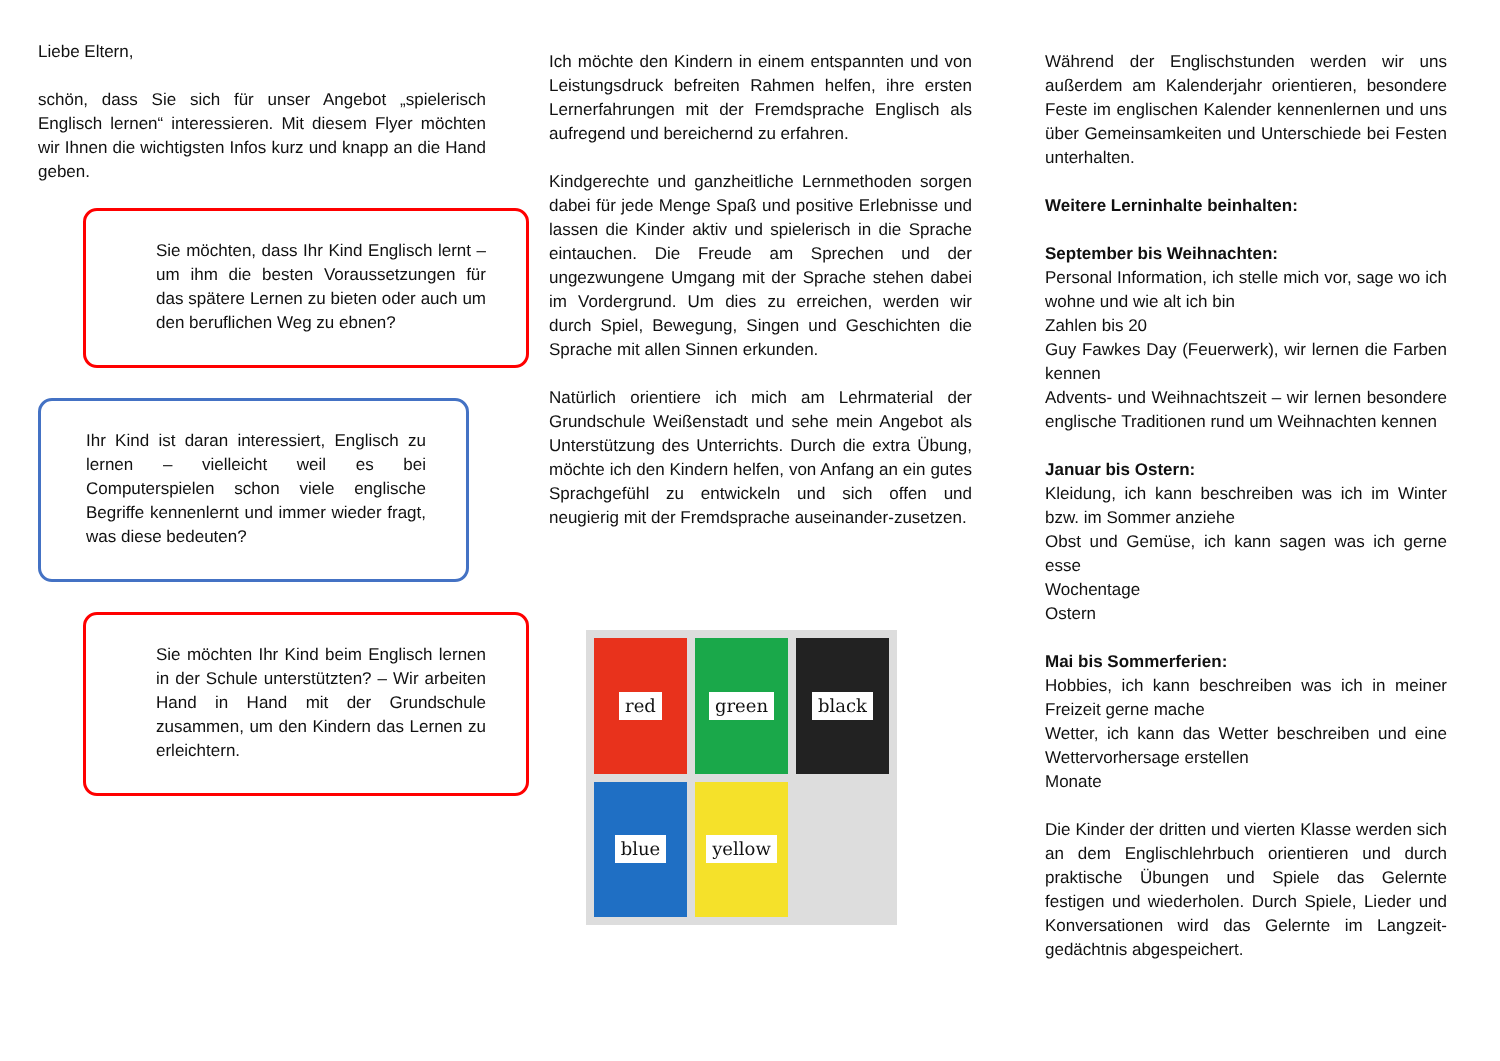Liebe Eltern,
schön, dass Sie sich für unser Angebot „spielerisch Englisch lernen“ interessieren. Mit diesem Flyer möchten wir Ihnen die wichtigsten Infos kurz und knapp an die Hand geben.
Sie möchten, dass Ihr Kind Englisch lernt – um ihm die besten Voraussetzungen für das spätere Lernen zu bieten oder auch um den beruflichen Weg zu ebnen?
Ihr Kind ist daran interessiert, Englisch zu lernen – vielleicht weil es bei Computerspielen schon viele englische Begriffe kennenlernt und immer wieder fragt, was diese bedeuten?
Sie möchten Ihr Kind beim Englisch lernen in der Schule unterstützten? – Wir arbeiten Hand in Hand mit der Grundschule zusammen, um den Kindern das Lernen zu erleichtern.
Ich möchte den Kindern in einem entspannten und von Leistungsdruck befreiten Rahmen helfen, ihre ersten Lernerfahrungen mit der Fremdsprache Englisch als aufregend und bereichernd zu erfahren.
Kindgerechte und ganzheitliche Lernmethoden sorgen dabei für jede Menge Spaß und positive Erlebnisse und lassen die Kinder aktiv und spielerisch in die Sprache eintauchen. Die Freude am Sprechen und der ungezwungene Umgang mit der Sprache stehen dabei im Vordergrund. Um dies zu erreichen, werden wir durch Spiel, Bewegung, Singen und Geschichten die Sprache mit allen Sinnen erkunden.
Natürlich orientiere ich mich am Lehrmaterial der Grundschule Weißenstadt und sehe mein Angebot als Unterstützung des Unterrichts. Durch die extra Übung, möchte ich den Kindern helfen, von Anfang an ein gutes Sprachgefühl zu entwickeln und sich offen und neugierig mit der Fremdsprache auseinander-zusetzen.
red
green
black
blue
yellow
Während der Englischstunden werden wir uns außerdem am Kalenderjahr orientieren, besondere Feste im englischen Kalender kennenlernen und uns über Gemeinsamkeiten und Unterschiede bei Festen unterhalten.
Weitere Lerninhalte beinhalten:
September bis Weihnachten:
Personal Information, ich stelle mich vor, sage wo ich wohne und wie alt ich bin
Zahlen bis 20
Guy Fawkes Day (Feuerwerk), wir lernen die Farben kennen
Advents- und Weihnachtszeit – wir lernen besondere englische Traditionen rund um Weihnachten kennen
Januar bis Ostern:
Kleidung, ich kann beschreiben was ich im Winter bzw. im Sommer anziehe
Obst und Gemüse, ich kann sagen was ich gerne esse
Wochentage
Ostern
Mai bis Sommerferien:
Hobbies, ich kann beschreiben was ich in meiner Freizeit gerne mache
Wetter, ich kann das Wetter beschreiben und eine Wettervorhersage erstellen
Monate
Die Kinder der dritten und vierten Klasse werden sich an dem Englischlehrbuch orientieren und durch praktische Übungen und Spiele das Gelernte festigen und wiederholen. Durch Spiele, Lieder und Konversationen wird das Gelernte im Langzeit-gedächtnis abgespeichert.